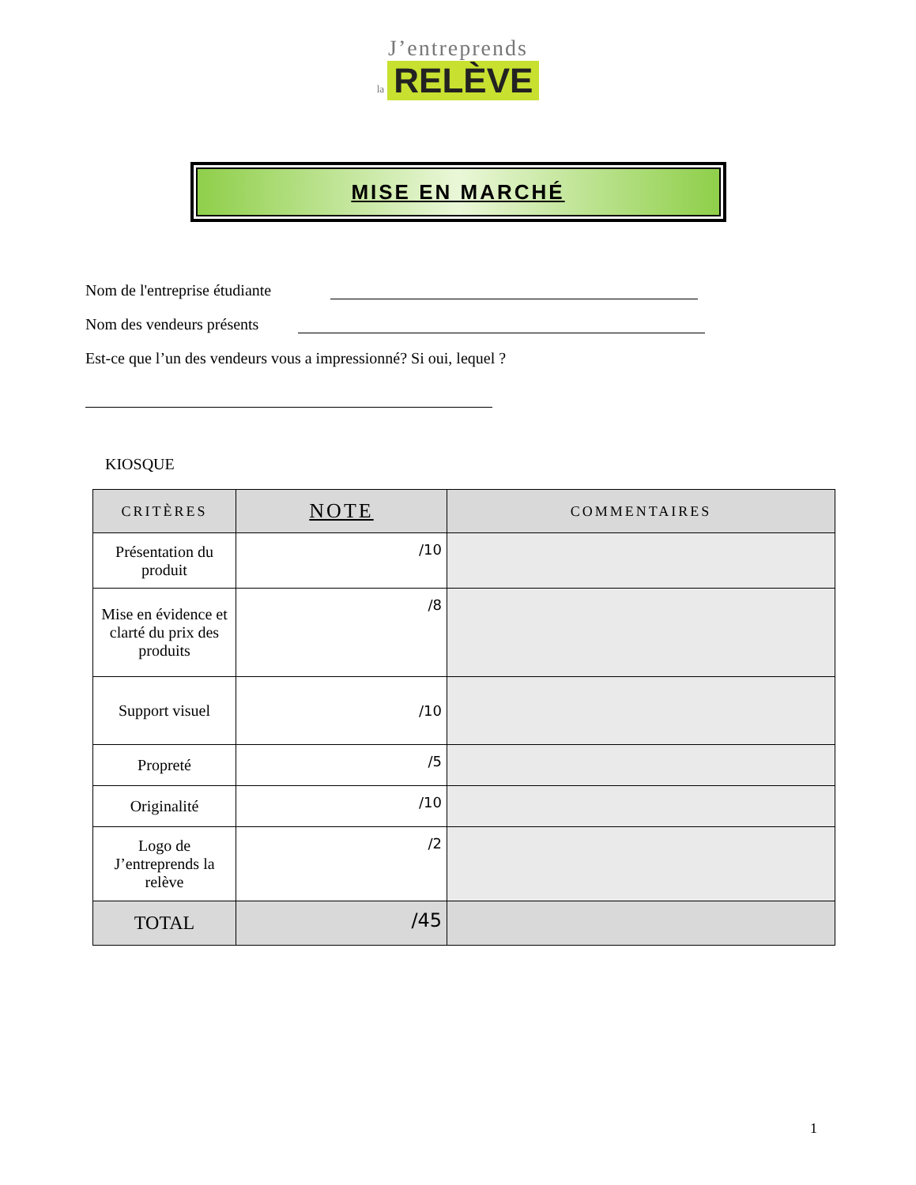J’entreprends
la RELÈVE
MISE EN MARCHÉ
Nom de l'entreprise étudiante
Nom des vendeurs présents
Est-ce que l’un des vendeurs vous a impressionné? Si oui, lequel ?
KIOSQUE
| CRITÈRES | NOTE | COMMENTAIRES |
| --- | --- | --- |
| Présentation du produit | /10 | |
| Mise en évidence et clarté du prix des produits | /8 | |
| Support visuel | /10 | |
| Propreté | /5 | |
| Originalité | /10 | |
| Logo de J’entreprends la relève | /2 | |
| TOTAL | /45 | |
1